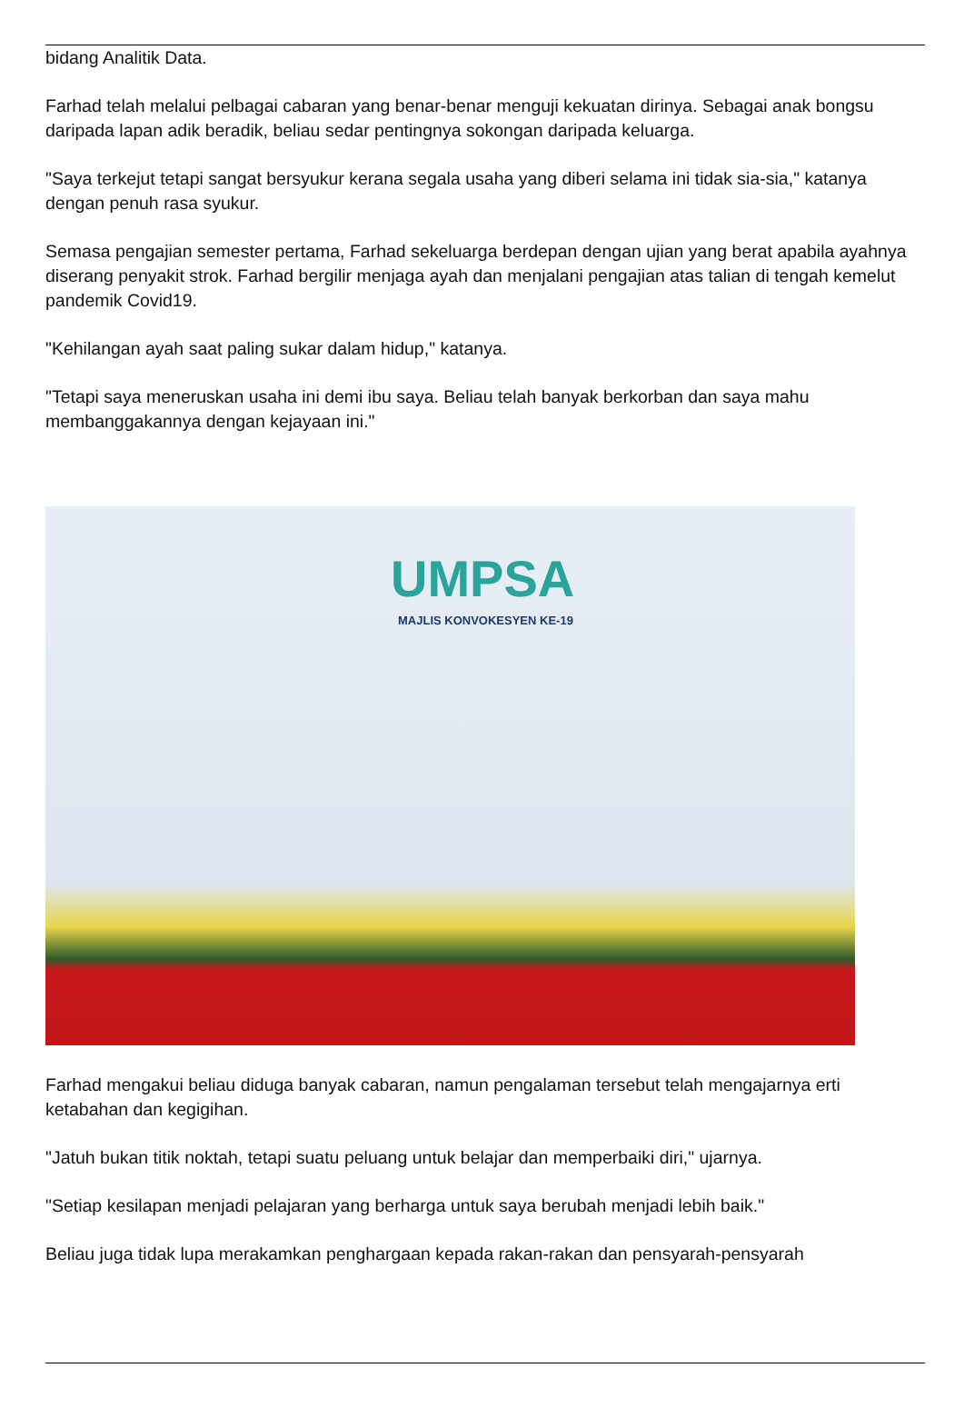bidang Analitik Data.
Farhad telah melalui pelbagai cabaran yang benar-benar menguji kekuatan dirinya. Sebagai anak bongsu daripada lapan adik beradik, beliau sedar pentingnya sokongan daripada keluarga.
"Saya terkejut tetapi sangat bersyukur kerana segala usaha yang diberi selama ini tidak sia-sia," katanya dengan penuh rasa syukur.
Semasa pengajian semester pertama, Farhad sekeluarga berdepan dengan ujian yang berat apabila ayahnya diserang penyakit strok. Farhad bergilir menjaga ayah dan menjalani pengajian atas talian di tengah kemelut pandemik Covid19.
"Kehilangan ayah saat paling sukar dalam hidup," katanya.
"Tetapi saya meneruskan usaha ini demi ibu saya. Beliau telah banyak berkorban dan saya mahu membanggakannya dengan kejayaan ini."
UMPSA
MAJLIS KONVOKESYEN KE-19
Farhad mengakui beliau diduga banyak cabaran, namun pengalaman tersebut telah mengajarnya erti ketabahan dan kegigihan.
"Jatuh bukan titik noktah, tetapi suatu peluang untuk belajar dan memperbaiki diri," ujarnya.
"Setiap kesilapan menjadi pelajaran yang berharga untuk saya berubah menjadi lebih baik."
Beliau juga tidak lupa merakamkan penghargaan kepada rakan-rakan dan pensyarah-pensyarah